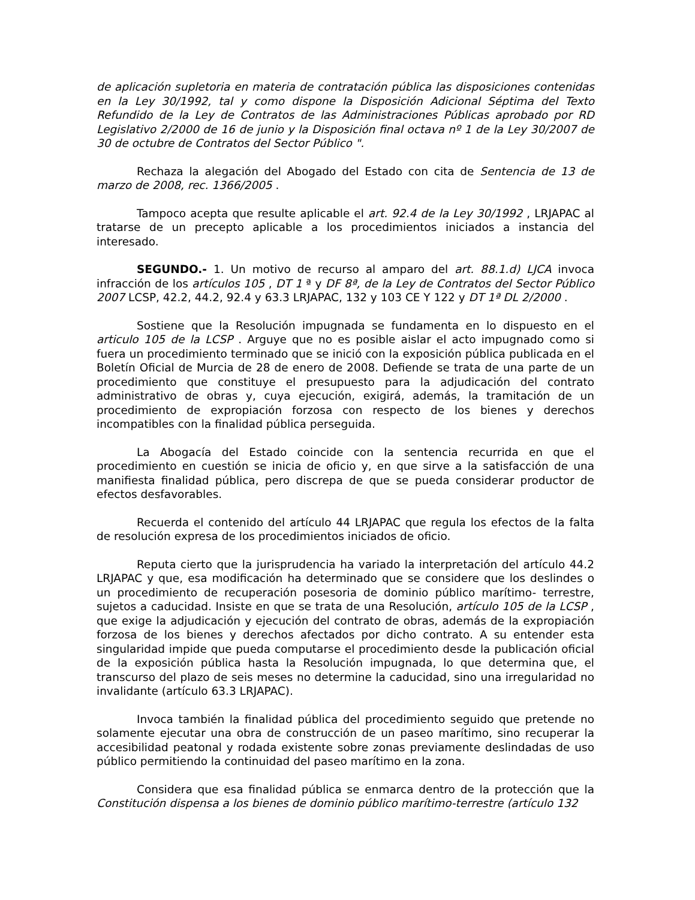de aplicación supletoria en materia de contratación pública las disposiciones contenidas en la Ley 30/1992, tal y como dispone la Disposición Adicional Séptima del Texto Refundido de la Ley de Contratos de las Administraciones Públicas aprobado por RD Legislativo 2/2000 de 16 de junio y la Disposición final octava nº 1 de la Ley 30/2007 de 30 de octubre de Contratos del Sector Público ".
Rechaza la alegación del Abogado del Estado con cita de Sentencia de 13 de marzo de 2008, rec. 1366/2005 .
Tampoco acepta que resulte aplicable el art. 92.4 de la Ley 30/1992 , LRJAPAC al tratarse de un precepto aplicable a los procedimientos iniciados a instancia del interesado.
SEGUNDO.- 1. Un motivo de recurso al amparo del art. 88.1.d) LJCA invoca infracción de los artículos 105 , DT 1 ª y DF 8ª, de la Ley de Contratos del Sector Público 2007 LCSP, 42.2, 44.2, 92.4 y 63.3 LRJAPAC, 132 y 103 CE Y 122 y DT 1ª DL 2/2000 .
Sostiene que la Resolución impugnada se fundamenta en lo dispuesto en el articulo 105 de la LCSP . Arguye que no es posible aislar el acto impugnado como si fuera un procedimiento terminado que se inició con la exposición pública publicada en el Boletín Oficial de Murcia de 28 de enero de 2008. Defiende se trata de una parte de un procedimiento que constituye el presupuesto para la adjudicación del contrato administrativo de obras y, cuya ejecución, exigirá, además, la tramitación de un procedimiento de expropiación forzosa con respecto de los bienes y derechos incompatibles con la finalidad pública perseguida.
La Abogacía del Estado coincide con la sentencia recurrida en que el procedimiento en cuestión se inicia de oficio y, en que sirve a la satisfacción de una manifiesta finalidad pública, pero discrepa de que se pueda considerar productor de efectos desfavorables.
Recuerda el contenido del artículo 44 LRJAPAC que regula los efectos de la falta de resolución expresa de los procedimientos iniciados de oficio.
Reputa cierto que la jurisprudencia ha variado la interpretación del artículo 44.2 LRJAPAC y que, esa modificación ha determinado que se considere que los deslindes o un procedimiento de recuperación posesoria de dominio público marítimo- terrestre, sujetos a caducidad. Insiste en que se trata de una Resolución, artículo 105 de la LCSP , que exige la adjudicación y ejecución del contrato de obras, además de la expropiación forzosa de los bienes y derechos afectados por dicho contrato. A su entender esta singularidad impide que pueda computarse el procedimiento desde la publicación oficial de la exposición pública hasta la Resolución impugnada, lo que determina que, el transcurso del plazo de seis meses no determine la caducidad, sino una irregularidad no invalidante (artículo 63.3 LRJAPAC).
Invoca también la finalidad pública del procedimiento seguido que pretende no solamente ejecutar una obra de construcción de un paseo marítimo, sino recuperar la accesibilidad peatonal y rodada existente sobre zonas previamente deslindadas de uso público permitiendo la continuidad del paseo marítimo en la zona.
Considera que esa finalidad pública se enmarca dentro de la protección que la Constitución dispensa a los bienes de dominio público marítimo-terrestre (artículo 132